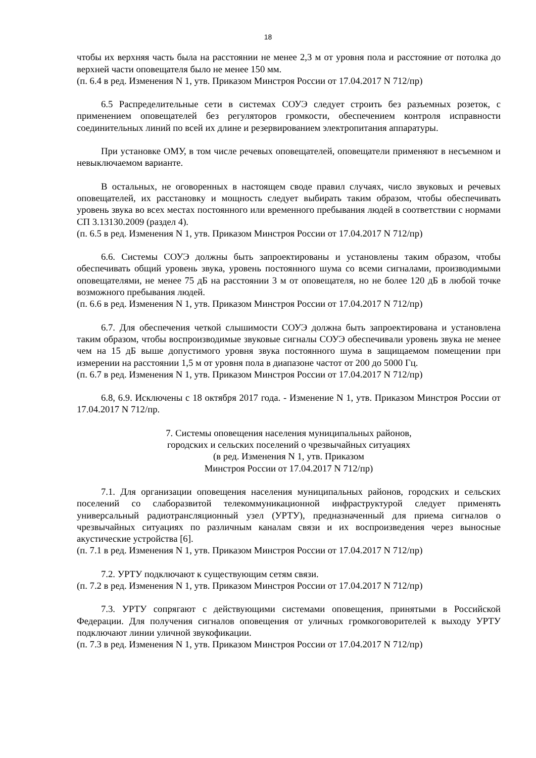18
чтобы их верхняя часть была на расстоянии не менее 2,3 м от уровня пола и расстояние от потолка до верхней части оповещателя было не менее 150 мм.
(п. 6.4 в ред. Изменения N 1, утв. Приказом Минстроя России от 17.04.2017 N 712/пр)
6.5 Распределительные сети в системах СОУЭ следует строить без разъемных розеток, с применением оповещателей без регуляторов громкости, обеспечением контроля исправности соединительных линий по всей их длине и резервированием электропитания аппаратуры.
При установке ОМУ, в том числе речевых оповещателей, оповещатели применяют в несъемном и невыключаемом варианте.
В остальных, не оговоренных в настоящем своде правил случаях, число звуковых и речевых оповещателей, их расстановку и мощность следует выбирать таким образом, чтобы обеспечивать уровень звука во всех местах постоянного или временного пребывания людей в соответствии с нормами СП 3.13130.2009 (раздел 4).
(п. 6.5 в ред. Изменения N 1, утв. Приказом Минстроя России от 17.04.2017 N 712/пр)
6.6. Системы СОУЭ должны быть запроектированы и установлены таким образом, чтобы обеспечивать общий уровень звука, уровень постоянного шума со всеми сигналами, производимыми оповещателями, не менее 75 дБ на расстоянии 3 м от оповещателя, но не более 120 дБ в любой точке возможного пребывания людей.
(п. 6.6 в ред. Изменения N 1, утв. Приказом Минстроя России от 17.04.2017 N 712/пр)
6.7. Для обеспечения четкой слышимости СОУЭ должна быть запроектирована и установлена таким образом, чтобы воспроизводимые звуковые сигналы СОУЭ обеспечивали уровень звука не менее чем на 15 дБ выше допустимого уровня звука постоянного шума в защищаемом помещении при измерении на расстоянии 1,5 м от уровня пола в диапазоне частот от 200 до 5000 Гц.
(п. 6.7 в ред. Изменения N 1, утв. Приказом Минстроя России от 17.04.2017 N 712/пр)
6.8, 6.9. Исключены с 18 октября 2017 года. - Изменение N 1, утв. Приказом Минстроя России от 17.04.2017 N 712/пр.
7. Системы оповещения населения муниципальных районов,
городских и сельских поселений о чрезвычайных ситуациях
(в ред. Изменения N 1, утв. Приказом
Минстроя России от 17.04.2017 N 712/пр)
7.1. Для организации оповещения населения муниципальных районов, городских и сельских поселений со слаборазвитой телекоммуникационной инфраструктурой следует применять универсальный радиотрансляционный узел (УРТУ), предназначенный для приема сигналов о чрезвычайных ситуациях по различным каналам связи и их воспроизведения через выносные акустические устройства [6].
(п. 7.1 в ред. Изменения N 1, утв. Приказом Минстроя России от 17.04.2017 N 712/пр)
7.2. УРТУ подключают к существующим сетям связи.
(п. 7.2 в ред. Изменения N 1, утв. Приказом Минстроя России от 17.04.2017 N 712/пр)
7.3. УРТУ сопрягают с действующими системами оповещения, принятыми в Российской Федерации. Для получения сигналов оповещения от уличных громкоговорителей к выходу УРТУ подключают линии уличной звукофикации.
(п. 7.3 в ред. Изменения N 1, утв. Приказом Минстроя России от 17.04.2017 N 712/пр)